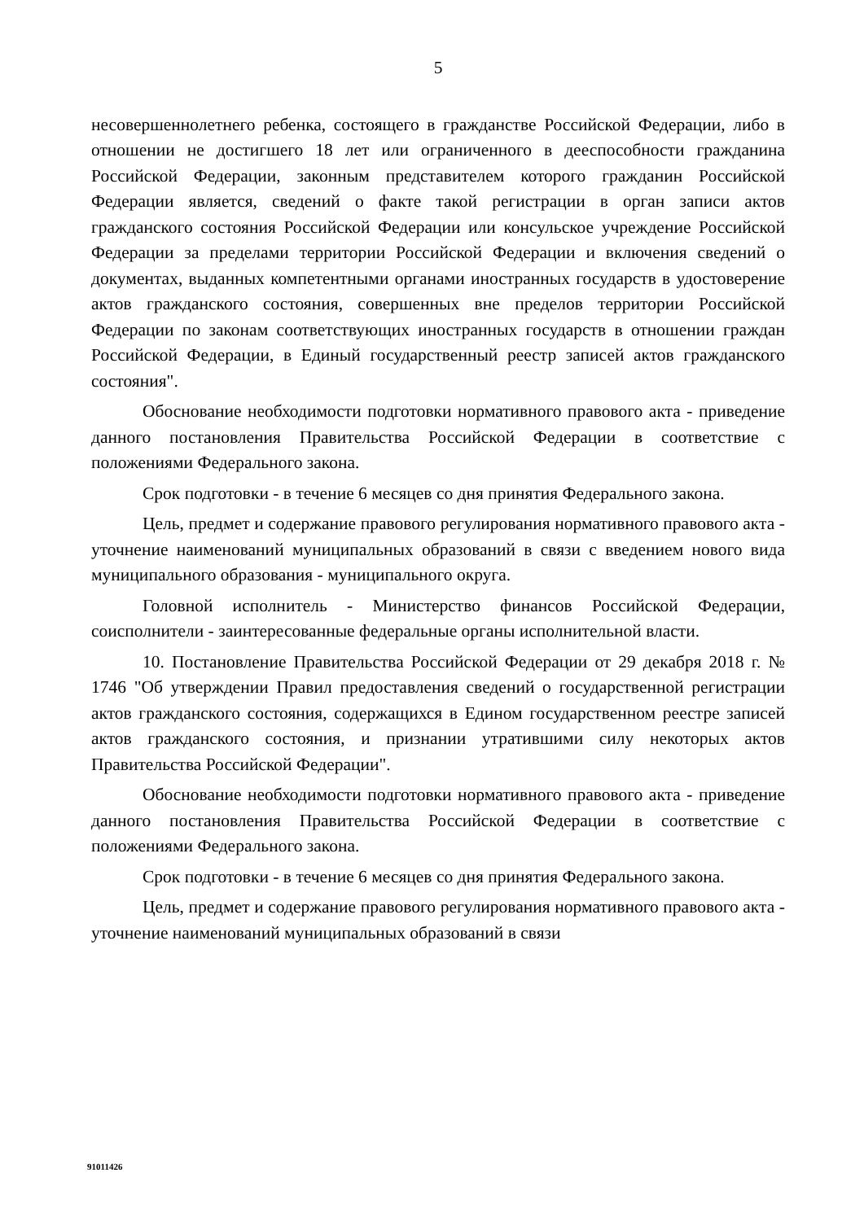5
несовершеннолетнего ребенка, состоящего в гражданстве Российской Федерации, либо в отношении не достигшего 18 лет или ограниченного в дееспособности гражданина Российской Федерации, законным представителем которого гражданин Российской Федерации является, сведений о факте такой регистрации в орган записи актов гражданского состояния Российской Федерации или консульское учреждение Российской Федерации за пределами территории Российской Федерации и включения сведений о документах, выданных компетентными органами иностранных государств в удостоверение актов гражданского состояния, совершенных вне пределов территории Российской Федерации по законам соответствующих иностранных государств в отношении граждан Российской Федерации, в Единый государственный реестр записей актов гражданского состояния".
Обоснование необходимости подготовки нормативного правового акта - приведение данного постановления Правительства Российской Федерации в соответствие с положениями Федерального закона.
Срок подготовки - в течение 6 месяцев со дня принятия Федерального закона.
Цель, предмет и содержание правового регулирования нормативного правового акта - уточнение наименований муниципальных образований в связи с введением нового вида муниципального образования - муниципального округа.
Головной исполнитель - Министерство финансов Российской Федерации, соисполнители - заинтересованные федеральные органы исполнительной власти.
10. Постановление Правительства Российской Федерации от 29 декабря 2018 г. № 1746 "Об утверждении Правил предоставления сведений о государственной регистрации актов гражданского состояния, содержащихся в Едином государственном реестре записей актов гражданского состояния, и признании утратившими силу некоторых актов Правительства Российской Федерации".
Обоснование необходимости подготовки нормативного правового акта - приведение данного постановления Правительства Российской Федерации в соответствие с положениями Федерального закона.
Срок подготовки - в течение 6 месяцев со дня принятия Федерального закона.
Цель, предмет и содержание правового регулирования нормативного правового акта - уточнение наименований муниципальных образований в связи
91011426